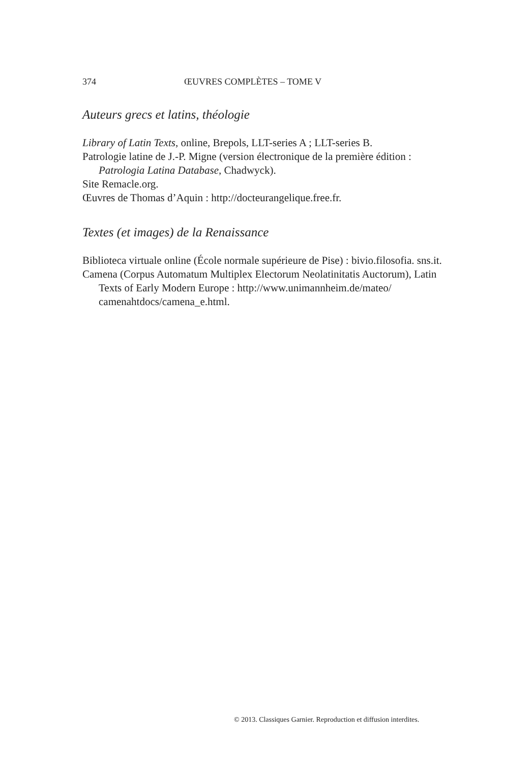374 ŒUVRES COMPLÈTES – TOME V
Auteurs grecs et latins, théologie
Library of Latin Texts, online, Brepols, LLT-series A ; LLT-series B.
Patrologie latine de J.-P. Migne (version électronique de la première édition : Patrologia Latina Database, Chadwyck).
Site Remacle.org.
Œuvres de Thomas d’Aquin : http://docteurangelique.free.fr.
Textes (et images) de la Renaissance
Biblioteca virtuale online (École normale supérieure de Pise) : bivio.filosofia. sns.it.
Camena (Corpus Automatum Multiplex Electorum Neolatinitatis Auctorum), Latin Texts of Early Modern Europe : http://www.unimannheim.de/mateo/ camenahtdocs/camena_e.html.
© 2013. Classiques Garnier. Reproduction et diffusion interdites.